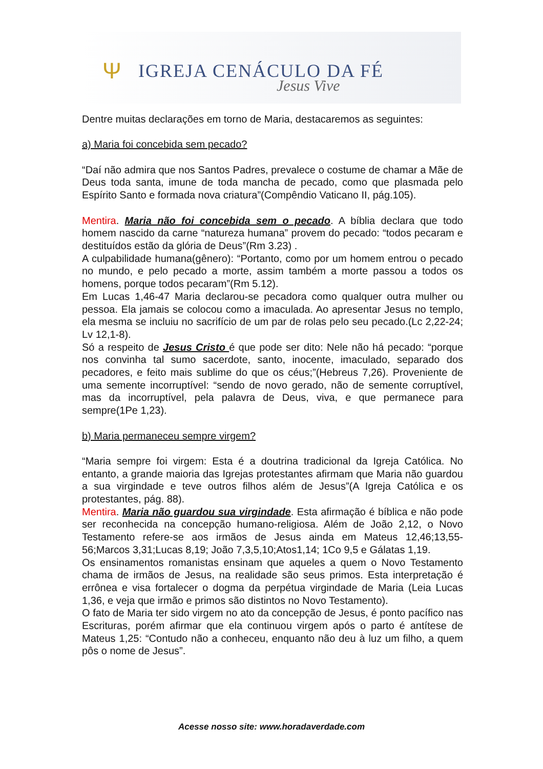Ψ
IGREJA CENÁCULO DA FÉ
Jesus Vive
Dentre muitas declarações em torno de Maria, destacaremos as seguintes:
a) Maria foi concebida sem pecado?
“Daí não admira que nos Santos Padres, prevalece o costume de chamar a Mãe de Deus toda santa, imune de toda mancha de pecado, como que plasmada pelo Espírito Santo e formada nova criatura”(Compêndio Vaticano II, pág.105).
Mentira. Maria não foi concebida sem o pecado. A bíblia declara que todo homem nascido da carne “natureza humana” provem do pecado: “todos pecaram e destituídos estão da glória de Deus”(Rm 3.23) .
A culpabilidade humana(gênero): “Portanto, como por um homem entrou o pecado no mundo, e pelo pecado a morte, assim também a morte passou a todos os homens, porque todos pecaram”(Rm 5.12).
Em Lucas 1,46-47 Maria declarou-se pecadora como qualquer outra mulher ou pessoa. Ela jamais se colocou como a imaculada. Ao apresentar Jesus no templo, ela mesma se incluiu no sacrifício de um par de rolas pelo seu pecado.(Lc 2,22-24; Lv 12,1-8).
Só a respeito de Jesus Cristo é que pode ser dito: Nele não há pecado: “porque nos convinha tal sumo sacerdote, santo, inocente, imaculado, separado dos pecadores, e feito mais sublime do que os céus;”(Hebreus 7,26). Proveniente de uma semente incorruptível: “sendo de novo gerado, não de semente corruptível, mas da incorruptível, pela palavra de Deus, viva, e que permanece para sempre(1Pe 1,23).
b) Maria permaneceu sempre virgem?
“Maria sempre foi virgem: Esta é a doutrina tradicional da Igreja Católica. No entanto, a grande maioria das Igrejas protestantes afirmam que Maria não guardou a sua virgindade e teve outros filhos além de Jesus”(A Igreja Católica e os protestantes, pág. 88).
Mentira. Maria não guardou sua virgindade. Esta afirmação é bíblica e não pode ser reconhecida na concepção humano-religiosa. Além de João 2,12, o Novo Testamento refere-se aos irmãos de Jesus ainda em Mateus 12,46;13,55-56;Marcos 3,31;Lucas 8,19; João 7,3,5,10;Atos1,14; 1Co 9,5 e Gálatas 1,19.
Os ensinamentos romanistas ensinam que aqueles a quem o Novo Testamento chama de irmãos de Jesus, na realidade são seus primos. Esta interpretação é errônea e visa fortalecer o dogma da perpétua virgindade de Maria (Leia Lucas 1,36, e veja que irmão e primos são distintos no Novo Testamento).
O fato de Maria ter sido virgem no ato da concepção de Jesus, é ponto pacífico nas Escrituras, porém afirmar que ela continuou virgem após o parto é antítese de Mateus 1,25: “Contudo não a conheceu, enquanto não deu à luz um filho, a quem pôs o nome de Jesus”.
Acesse nosso site: www.horadaverdade.com